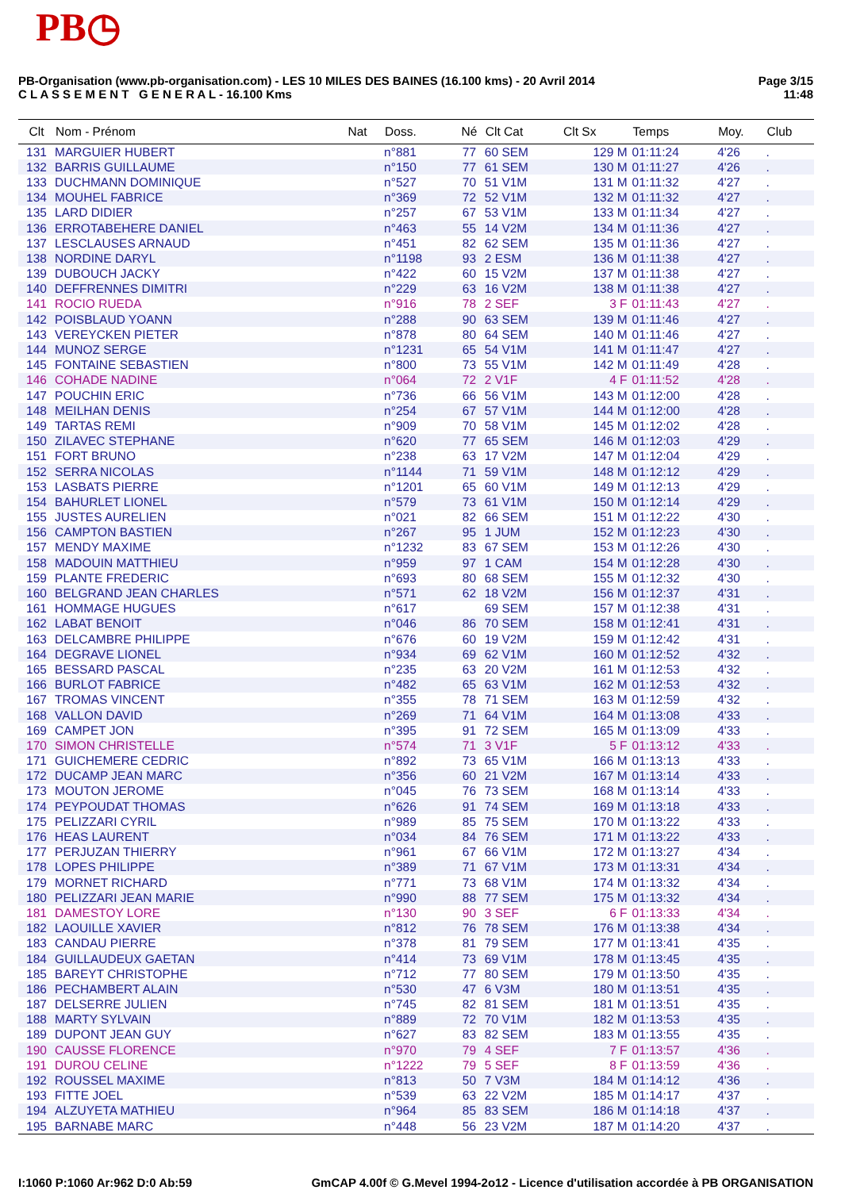PB◷
PB-Organisation (www.pb-organisation.com) - LES 10 MILES DES BAINES (16.100 kms) - 20 Avril 2014
C L A S S E M E N T G E N E R A L - 16.100 Kms
Page 3/15
11:48
| Clt | Nom - Prénom | Nat | Doss. | Né | Clt Cat | Clt Sx | Temps | Moy. | Club |
| --- | --- | --- | --- | --- | --- | --- | --- | --- | --- |
| 131 | MARGUIER HUBERT | | n°881 | 77 | 60 SEM | 129 M | 01:11:24 | 4'26 | . |
| 132 | BARRIS GUILLAUME | | n°150 | 77 | 61 SEM | 130 M | 01:11:27 | 4'26 | . |
| 133 | DUCHMANN DOMINIQUE | | n°527 | 70 | 51 V1M | 131 M | 01:11:32 | 4'27 | . |
| 134 | MOUHEL FABRICE | | n°369 | 72 | 52 V1M | 132 M | 01:11:32 | 4'27 | . |
| 135 | LARD DIDIER | | n°257 | 67 | 53 V1M | 133 M | 01:11:34 | 4'27 | . |
| 136 | ERROTABEHERE DANIEL | | n°463 | 55 | 14 V2M | 134 M | 01:11:36 | 4'27 | . |
| 137 | LESCLAUSES ARNAUD | | n°451 | 82 | 62 SEM | 135 M | 01:11:36 | 4'27 | . |
| 138 | NORDINE DARYL | | n°1198 | 93 | 2 ESM | 136 M | 01:11:38 | 4'27 | . |
| 139 | DUBOUCH JACKY | | n°422 | 60 | 15 V2M | 137 M | 01:11:38 | 4'27 | . |
| 140 | DEFFRENNES DIMITRI | | n°229 | 63 | 16 V2M | 138 M | 01:11:38 | 4'27 | . |
| 141 | ROCIO RUEDA | | n°916 | 78 | 2 SEF | 3 F | 01:11:43 | 4'27 | . |
| 142 | POISBLAUD YOANN | | n°288 | 90 | 63 SEM | 139 M | 01:11:46 | 4'27 | . |
| 143 | VEREYCKEN PIETER | | n°878 | 80 | 64 SEM | 140 M | 01:11:46 | 4'27 | . |
| 144 | MUNOZ SERGE | | n°1231 | 65 | 54 V1M | 141 M | 01:11:47 | 4'27 | . |
| 145 | FONTAINE SEBASTIEN | | n°800 | 73 | 55 V1M | 142 M | 01:11:49 | 4'28 | . |
| 146 | COHADE NADINE | | n°064 | 72 | 2 V1F | 4 F | 01:11:52 | 4'28 | . |
| 147 | POUCHIN ERIC | | n°736 | 66 | 56 V1M | 143 M | 01:12:00 | 4'28 | . |
| 148 | MEILHAN DENIS | | n°254 | 67 | 57 V1M | 144 M | 01:12:00 | 4'28 | . |
| 149 | TARTAS REMI | | n°909 | 70 | 58 V1M | 145 M | 01:12:02 | 4'28 | . |
| 150 | ZILAVEC STEPHANE | | n°620 | 77 | 65 SEM | 146 M | 01:12:03 | 4'29 | . |
| 151 | FORT BRUNO | | n°238 | 63 | 17 V2M | 147 M | 01:12:04 | 4'29 | . |
| 152 | SERRA NICOLAS | | n°1144 | 71 | 59 V1M | 148 M | 01:12:12 | 4'29 | . |
| 153 | LASBATS PIERRE | | n°1201 | 65 | 60 V1M | 149 M | 01:12:13 | 4'29 | . |
| 154 | BAHURLET LIONEL | | n°579 | 73 | 61 V1M | 150 M | 01:12:14 | 4'29 | . |
| 155 | JUSTES AURELIEN | | n°021 | 82 | 66 SEM | 151 M | 01:12:22 | 4'30 | . |
| 156 | CAMPTON BASTIEN | | n°267 | 95 | 1 JUM | 152 M | 01:12:23 | 4'30 | . |
| 157 | MENDY MAXIME | | n°1232 | 83 | 67 SEM | 153 M | 01:12:26 | 4'30 | . |
| 158 | MADOUIN MATTHIEU | | n°959 | 97 | 1 CAM | 154 M | 01:12:28 | 4'30 | . |
| 159 | PLANTE FREDERIC | | n°693 | 80 | 68 SEM | 155 M | 01:12:32 | 4'30 | . |
| 160 | BELGRAND JEAN CHARLES | | n°571 | 62 | 18 V2M | 156 M | 01:12:37 | 4'31 | . |
| 161 | HOMMAGE HUGUES | | n°617 | | 69 SEM | 157 M | 01:12:38 | 4'31 | . |
| 162 | LABAT BENOIT | | n°046 | 86 | 70 SEM | 158 M | 01:12:41 | 4'31 | . |
| 163 | DELCAMBRE PHILIPPE | | n°676 | 60 | 19 V2M | 159 M | 01:12:42 | 4'31 | . |
| 164 | DEGRAVE LIONEL | | n°934 | 69 | 62 V1M | 160 M | 01:12:52 | 4'32 | . |
| 165 | BESSARD PASCAL | | n°235 | 63 | 20 V2M | 161 M | 01:12:53 | 4'32 | . |
| 166 | BURLOT FABRICE | | n°482 | 65 | 63 V1M | 162 M | 01:12:53 | 4'32 | . |
| 167 | TROMAS VINCENT | | n°355 | 78 | 71 SEM | 163 M | 01:12:59 | 4'32 | . |
| 168 | VALLON DAVID | | n°269 | 71 | 64 V1M | 164 M | 01:13:08 | 4'33 | . |
| 169 | CAMPET JON | | n°395 | 91 | 72 SEM | 165 M | 01:13:09 | 4'33 | . |
| 170 | SIMON CHRISTELLE | | n°574 | 71 | 3 V1F | 5 F | 01:13:12 | 4'33 | . |
| 171 | GUICHEMERE CEDRIC | | n°892 | 73 | 65 V1M | 166 M | 01:13:13 | 4'33 | . |
| 172 | DUCAMP JEAN MARC | | n°356 | 60 | 21 V2M | 167 M | 01:13:14 | 4'33 | . |
| 173 | MOUTON JEROME | | n°045 | 76 | 73 SEM | 168 M | 01:13:14 | 4'33 | . |
| 174 | PEYPOUDAT THOMAS | | n°626 | 91 | 74 SEM | 169 M | 01:13:18 | 4'33 | . |
| 175 | PELIZZARI CYRIL | | n°989 | 85 | 75 SEM | 170 M | 01:13:22 | 4'33 | . |
| 176 | HEAS LAURENT | | n°034 | 84 | 76 SEM | 171 M | 01:13:22 | 4'33 | . |
| 177 | PERJUZAN THIERRY | | n°961 | 67 | 66 V1M | 172 M | 01:13:27 | 4'34 | . |
| 178 | LOPES PHILIPPE | | n°389 | 71 | 67 V1M | 173 M | 01:13:31 | 4'34 | . |
| 179 | MORNET RICHARD | | n°771 | 73 | 68 V1M | 174 M | 01:13:32 | 4'34 | . |
| 180 | PELIZZARI JEAN MARIE | | n°990 | 88 | 77 SEM | 175 M | 01:13:32 | 4'34 | . |
| 181 | DAMESTOY LORE | | n°130 | 90 | 3 SEF | 6 F | 01:13:33 | 4'34 | . |
| 182 | LAOUILLE XAVIER | | n°812 | 76 | 78 SEM | 176 M | 01:13:38 | 4'34 | . |
| 183 | CANDAU PIERRE | | n°378 | 81 | 79 SEM | 177 M | 01:13:41 | 4'35 | . |
| 184 | GUILLAUDEUX GAETAN | | n°414 | 73 | 69 V1M | 178 M | 01:13:45 | 4'35 | . |
| 185 | BAREYT CHRISTOPHE | | n°712 | 77 | 80 SEM | 179 M | 01:13:50 | 4'35 | . |
| 186 | PECHAMBERT ALAIN | | n°530 | 47 | 6 V3M | 180 M | 01:13:51 | 4'35 | . |
| 187 | DELSERRE JULIEN | | n°745 | 82 | 81 SEM | 181 M | 01:13:51 | 4'35 | . |
| 188 | MARTY SYLVAIN | | n°889 | 72 | 70 V1M | 182 M | 01:13:53 | 4'35 | . |
| 189 | DUPONT JEAN GUY | | n°627 | 83 | 82 SEM | 183 M | 01:13:55 | 4'35 | . |
| 190 | CAUSSE FLORENCE | | n°970 | 79 | 4 SEF | 7 F | 01:13:57 | 4'36 | . |
| 191 | DUROU CELINE | | n°1222 | 79 | 5 SEF | 8 F | 01:13:59 | 4'36 | . |
| 192 | ROUSSEL MAXIME | | n°813 | 50 | 7 V3M | 184 M | 01:14:12 | 4'36 | . |
| 193 | FITTE JOEL | | n°539 | 63 | 22 V2M | 185 M | 01:14:17 | 4'37 | . |
| 194 | ALZUYETA MATHIEU | | n°964 | 85 | 83 SEM | 186 M | 01:14:18 | 4'37 | . |
| 195 | BARNABE MARC | | n°448 | 56 | 23 V2M | 187 M | 01:14:20 | 4'37 | . |
I:1060 P:1060 Ar:962 D:0 Ab:59 GmCAP 4.00f © G.Mevel 1994-2o12 - Licence d'utilisation accordée à PB ORGANISATION